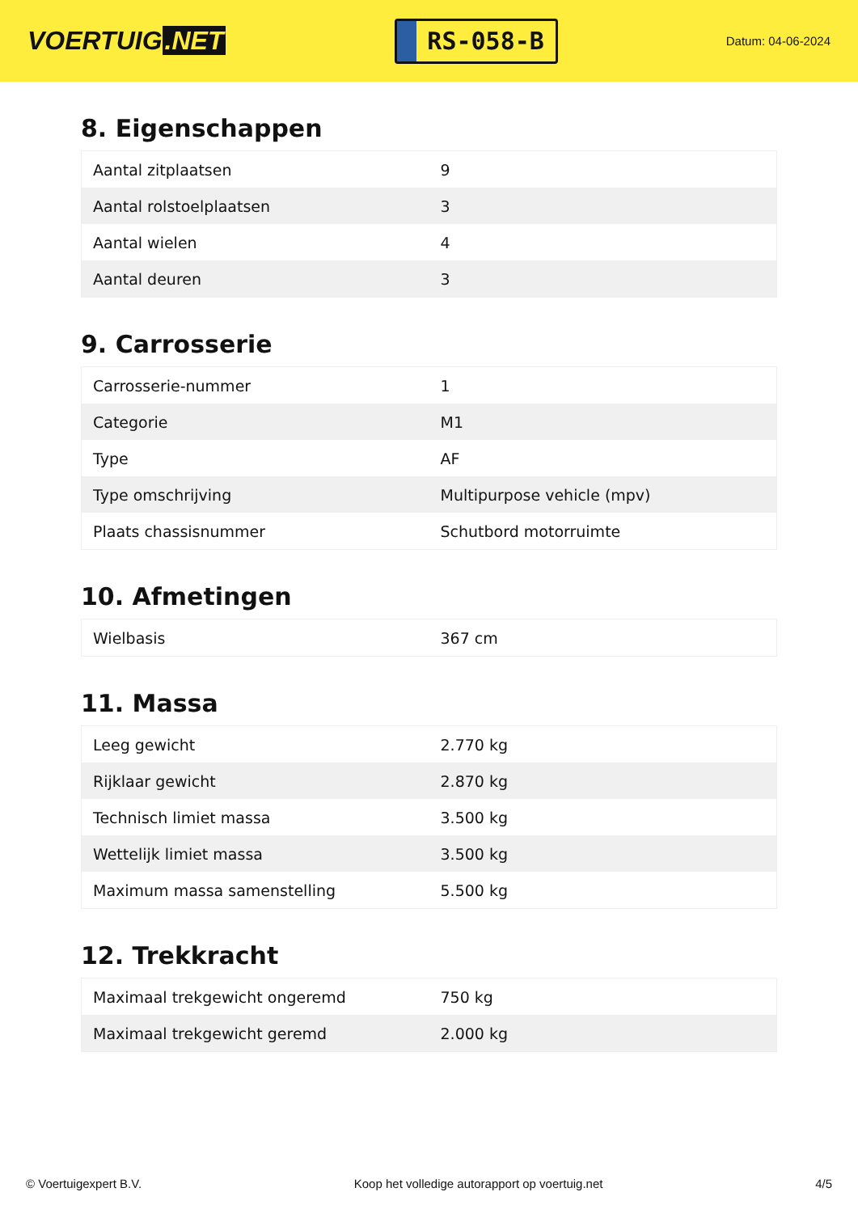VOERTUIG.NET
RS-058-B
Datum: 04-06-2024
8. Eigenschappen
| Aantal zitplaatsen | 9 |
| Aantal rolstoelplaatsen | 3 |
| Aantal wielen | 4 |
| Aantal deuren | 3 |
9. Carrosserie
| Carrosserie-nummer | 1 |
| Categorie | M1 |
| Type | AF |
| Type omschrijving | Multipurpose vehicle (mpv) |
| Plaats chassisnummer | Schutbord motorruimte |
10. Afmetingen
| Wielbasis | 367 cm |
11. Massa
| Leeg gewicht | 2.770 kg |
| Rijklaar gewicht | 2.870 kg |
| Technisch limiet massa | 3.500 kg |
| Wettelijk limiet massa | 3.500 kg |
| Maximum massa samenstelling | 5.500 kg |
12. Trekkracht
| Maximaal trekgewicht ongeremd | 750 kg |
| Maximaal trekgewicht geremd | 2.000 kg |
© Voertuigexpert B.V. Koop het volledige autorapport op voertuig.net 4/5